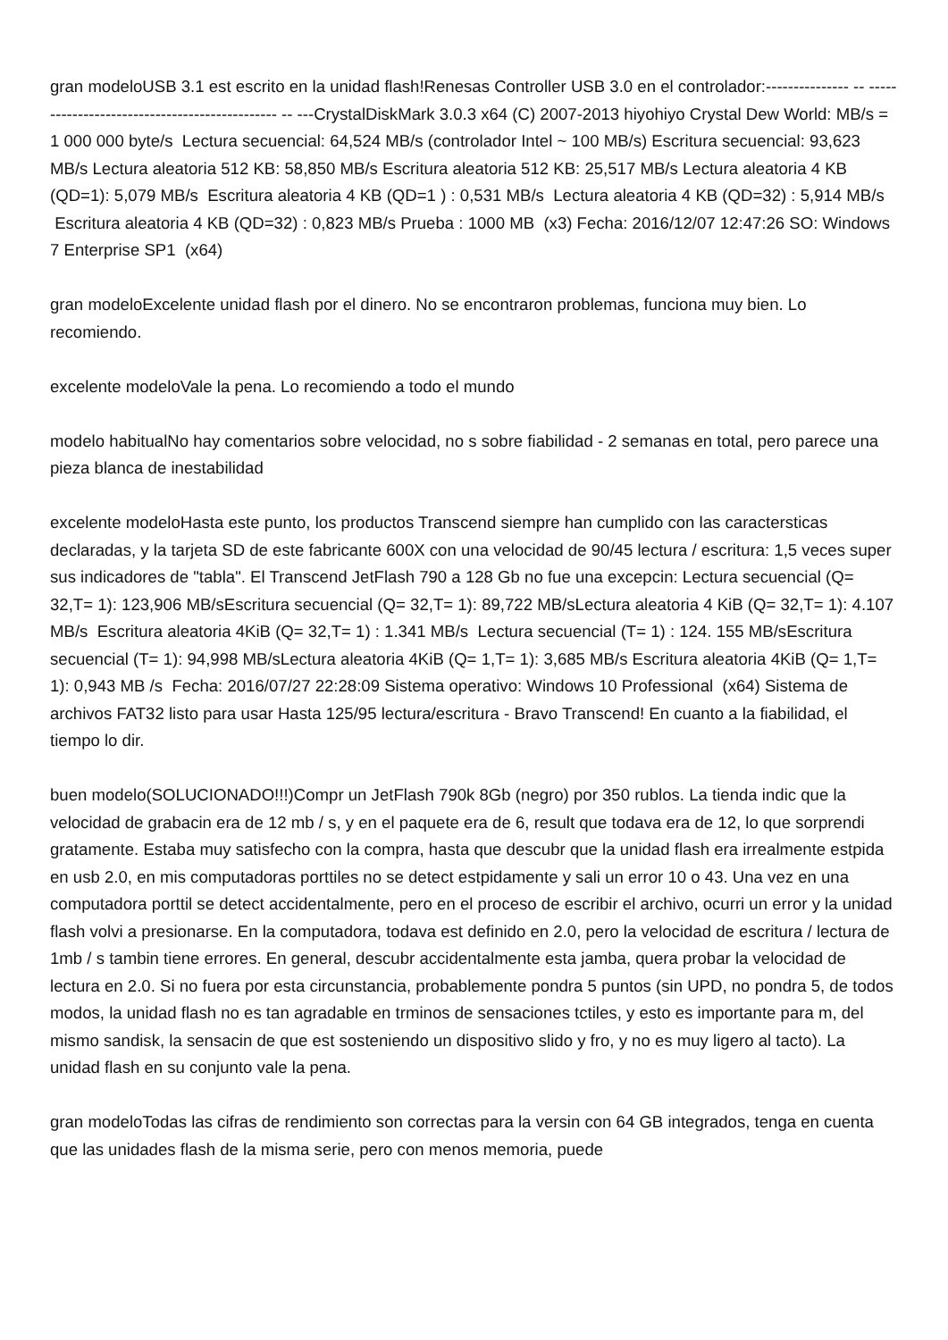gran modeloUSB 3.1 est escrito en la unidad flash!Renesas Controller USB 3.0 en el controlador:--------------- -- ---------------------------------------------- -- ---CrystalDiskMark 3.0.3 x64 (C) 2007-2013 hiyohiyo Crystal Dew World: MB/s = 1 000 000 byte/s Lectura secuencial: 64,524 MB/s (controlador Intel ~ 100 MB/s) Escritura secuencial: 93,623 MB/s Lectura aleatoria 512 KB: 58,850 MB/s Escritura aleatoria 512 KB: 25,517 MB/s Lectura aleatoria 4 KB (QD=1): 5,079 MB/s Escritura aleatoria 4 KB (QD=1 ) : 0,531 MB/s Lectura aleatoria 4 KB (QD=32) : 5,914 MB/s Escritura aleatoria 4 KB (QD=32) : 0,823 MB/s Prueba : 1000 MB (x3) Fecha: 2016/12/07 12:47:26 SO: Windows 7 Enterprise SP1 (x64)
gran modeloExcelente unidad flash por el dinero. No se encontraron problemas, funciona muy bien. Lo recomiendo.
excelente modeloVale la pena. Lo recomiendo a todo el mundo
modelo habitualNo hay comentarios sobre velocidad, no s sobre fiabilidad - 2 semanas en total, pero parece una pieza blanca de inestabilidad
excelente modeloHasta este punto, los productos Transcend siempre han cumplido con las caractersticas declaradas, y la tarjeta SD de este fabricante 600X con una velocidad de 90/45 lectura / escritura: 1,5 veces super sus indicadores de "tabla". El Transcend JetFlash 790 a 128 Gb no fue una excepcin: Lectura secuencial (Q= 32,T= 1): 123,906 MB/sEscritura secuencial (Q= 32,T= 1): 89,722 MB/sLectura aleatoria 4 KiB (Q= 32,T= 1): 4.107 MB/s Escritura aleatoria 4KiB (Q= 32,T= 1) : 1.341 MB/s Lectura secuencial (T= 1) : 124. 155 MB/sEscritura secuencial (T= 1): 94,998 MB/sLectura aleatoria 4KiB (Q= 1,T= 1): 3,685 MB/s Escritura aleatoria 4KiB (Q= 1,T= 1): 0,943 MB /s Fecha: 2016/07/27 22:28:09 Sistema operativo: Windows 10 Professional (x64) Sistema de archivos FAT32 listo para usar Hasta 125/95 lectura/escritura - Bravo Transcend! En cuanto a la fiabilidad, el tiempo lo dir.
buen modelo(SOLUCIONADO!!!)Compr un JetFlash 790k 8Gb (negro) por 350 rublos. La tienda indic que la velocidad de grabacin era de 12 mb / s, y en el paquete era de 6, result que todava era de 12, lo que sorprendi gratamente. Estaba muy satisfecho con la compra, hasta que descubr que la unidad flash era irrealmente estpida en usb 2.0, en mis computadoras porttiles no se detect estpidamente y sali un error 10 o 43. Una vez en una computadora porttil se detect accidentalmente, pero en el proceso de escribir el archivo, ocurri un error y la unidad flash volvi a presionarse. En la computadora, todava est definido en 2.0, pero la velocidad de escritura / lectura de 1mb / s tambin tiene errores. En general, descubr accidentalmente esta jamba, quera probar la velocidad de lectura en 2.0. Si no fuera por esta circunstancia, probablemente pondra 5 puntos (sin UPD, no pondra 5, de todos modos, la unidad flash no es tan agradable en trminos de sensaciones tctiles, y esto es importante para m, del mismo sandisk, la sensacin de que est sosteniendo un dispositivo slido y fro, y no es muy ligero al tacto). La unidad flash en su conjunto vale la pena.
gran modeloTodas las cifras de rendimiento son correctas para la versin con 64 GB integrados, tenga en cuenta que las unidades flash de la misma serie, pero con menos memoria, puede